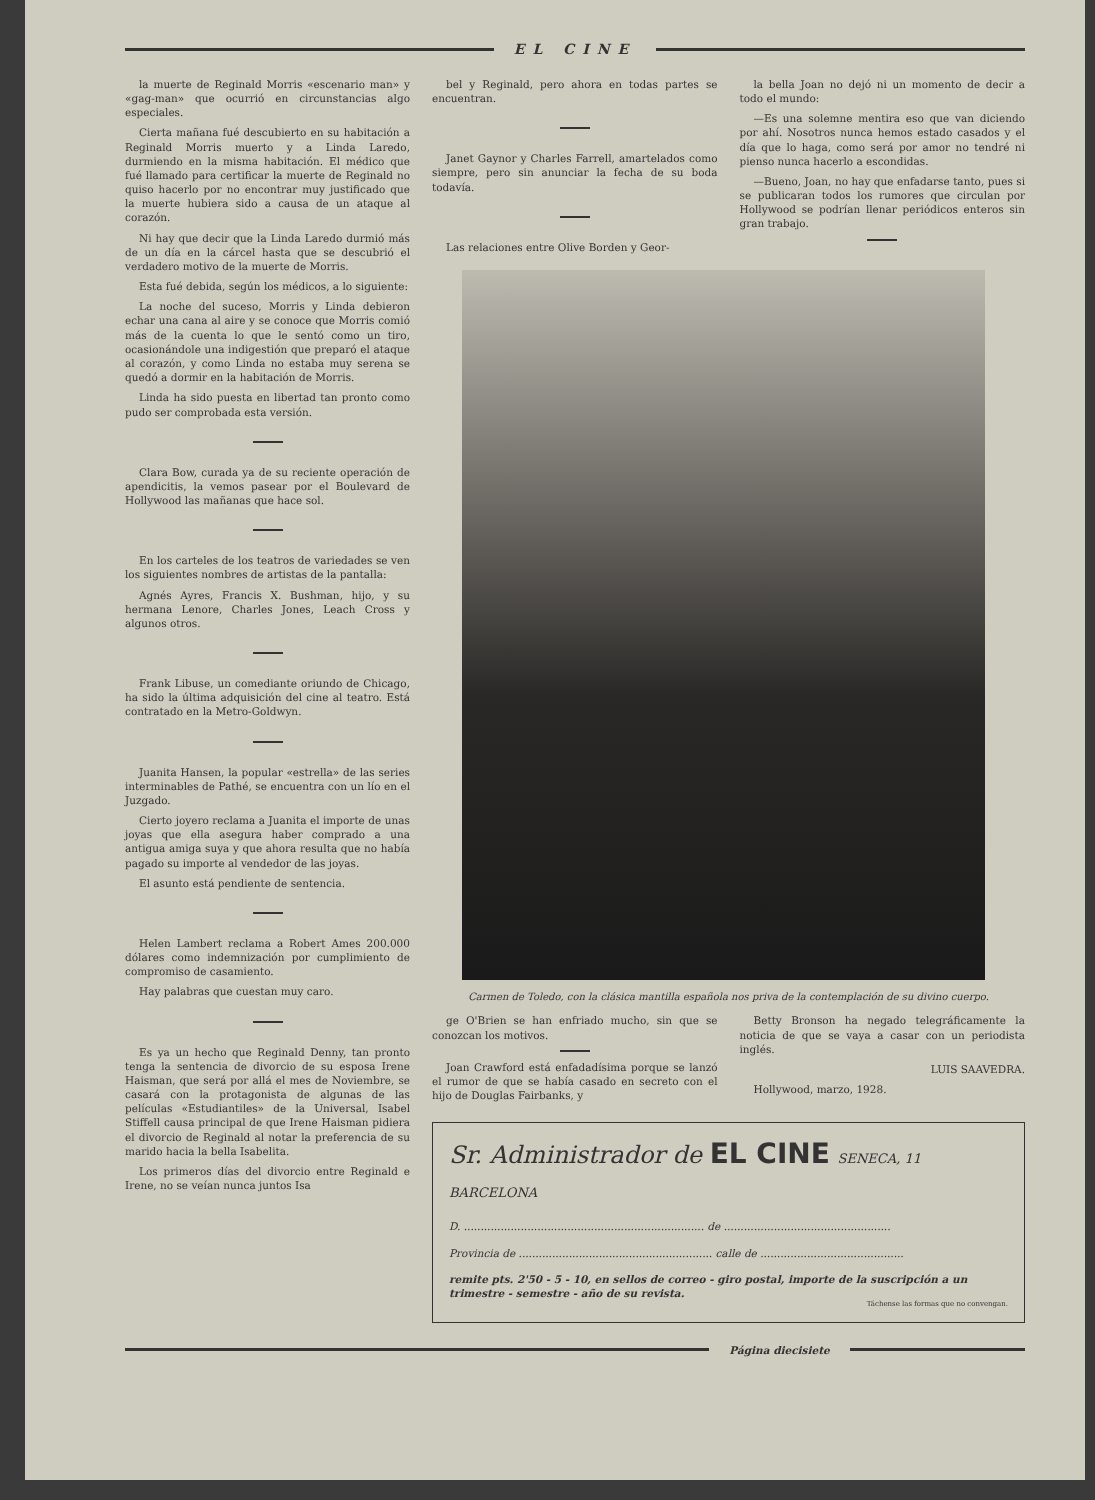EL CINE
la muerte de Reginald Morris «escenario man» y «gag-man» que ocurrió en circunstancias algo especiales.
Cierta mañana fué descubierto en su habitación a Reginald Morris muerto y a Linda Laredo, durmiendo en la misma habitación. El médico que fué llamado para certificar la muerte de Reginald no quiso hacerlo por no encontrar muy justificado que la muerte hubiera sido a causa de un ataque al corazón.
Ni hay que decir que la Linda Laredo durmió más de un día en la cárcel hasta que se descubrió el verdadero motivo de la muerte de Morris.
Esta fué debida, según los médicos, a lo siguiente:
La noche del suceso, Morris y Linda debieron echar una cana al aire y se conoce que Morris comió más de la cuenta lo que le sentó como un tiro, ocasionándole una indigestión que preparó el ataque al corazón, y como Linda no estaba muy serena se quedó a dormir en la habitación de Morris.
Linda ha sido puesta en libertad tan pronto como pudo ser comprobada esta versión.
Clara Bow, curada ya de su reciente operación de apendicitis, la vemos pasear por el Boulevard de Hollywood las mañanas que hace sol.
En los carteles de los teatros de variedades se ven los siguientes nombres de artistas de la pantalla:
Agnés Ayres, Francis X. Bushman, hijo, y su hermana Lenore, Charles Jones, Leach Cross y algunos otros.
Frank Libuse, un comediante oriundo de Chicago, ha sido la última adquisición del cine al teatro. Está contratado en la Metro-Goldwyn.
Juanita Hansen, la popular «estrella» de las series interminables de Pathé, se encuentra con un lío en el Juzgado.
Cierto joyero reclama a Juanita el importe de unas joyas que ella asegura haber comprado a una antigua amiga suya y que ahora resulta que no había pagado su importe al vendedor de las joyas.
El asunto está pendiente de sentencia.
Helen Lambert reclama a Robert Ames 200.000 dólares como indemnización por cumplimiento de compromiso de casamiento.
Hay palabras que cuestan muy caro.
Es ya un hecho que Reginald Denny, tan pronto tenga la sentencia de divorcio de su esposa Irene Haisman, que será por allá el mes de Noviembre, se casará con la protagonista de algunas de las películas «Estudiantiles» de la Universal, Isabel Stiffell causa principal de que Irene Haisman pidiera el divorcio de Reginald al notar la preferencia de su marido hacia la bella Isabelita.
Los primeros días del divorcio entre Reginald e Irene, no se veían nunca juntos Isa
bel y Reginald, pero ahora en todas partes se encuentran.
Janet Gaynor y Charles Farrell, amartelados como siempre, pero sin anunciar la fecha de su boda todavía.
Las relaciones entre Olive Borden y Geor-
la bella Joan no dejó ni un momento de decir a todo el mundo:
—Es una solemne mentira eso que van diciendo por ahí. Nosotros nunca hemos estado casados y el día que lo haga, como será por amor no tendré ni pienso nunca hacerlo a escondidas.
—Bueno, Joan, no hay que enfadarse tanto, pues si se publicaran todos los rumores que circulan por Hollywood se podrían llenar periódicos enteros sin gran trabajo.
Carmen de Toledo, con la clásica mantilla española nos priva de la contemplación de su divino cuerpo.
ge O'Brien se han enfriado mucho, sin que se conozcan los motivos.
Joan Crawford está enfadadísima porque se lanzó el rumor de que se había casado en secreto con el hijo de Douglas Fairbanks, y
Betty Bronson ha negado telegráficamente la noticia de que se vaya a casar con un periodista inglés.
LUIS SAAVEDRA.
Hollywood, marzo, 1928.
Sr. Administrador de EL CINE SENECA, 11 BARCELONA
D. ........................................................................ de ..................................................
Provincia de .......................................................... calle de ...........................................
remite pts. 2'50 - 5 - 10, en sellos de correo - giro postal, importe de la suscripción a un trimestre - semestre - año de su revista.
Táchense las formas que no convengan.
Página diecisiete